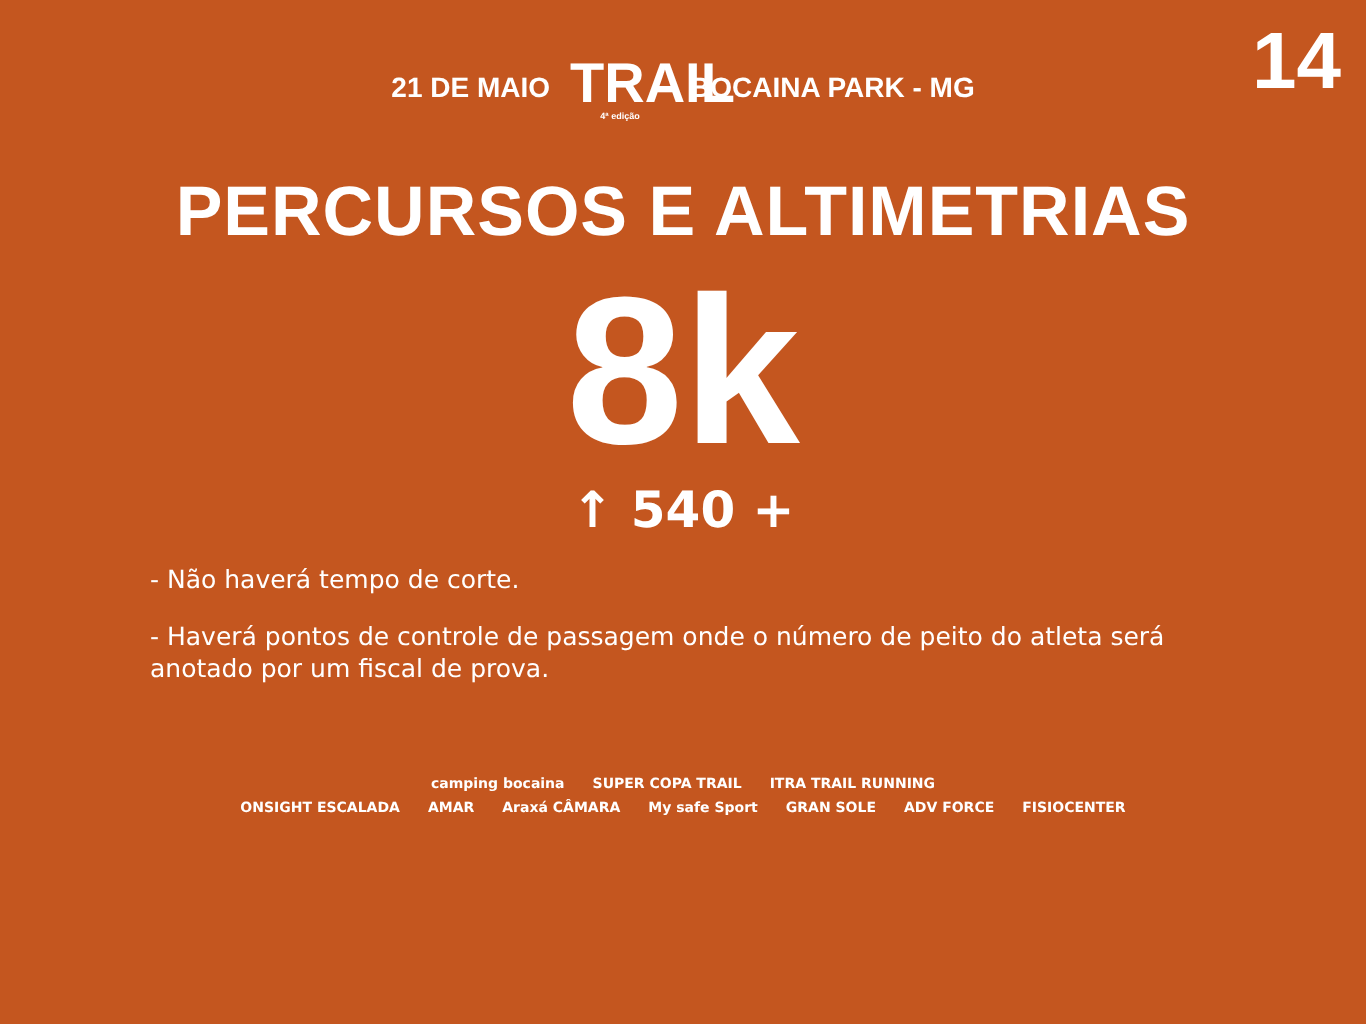14
21 DE MAIO
TRAIL
4ª edição
BOCAINA PARK - MG
PERCURSOS E ALTIMETRIAS
8k
↑ 540 +
- Não haverá tempo de corte.
- Haverá pontos de controle de passagem onde o número de peito do atleta será anotado por um fiscal de prova.
camping bocaina SUPER COPA TRAIL ITRA TRAIL RUNNING
ONSIGHT ESCALADA AMAR Araxá CÂMARA My safe Sport GRAN SOLE ADV FORCE FISIOCENTER